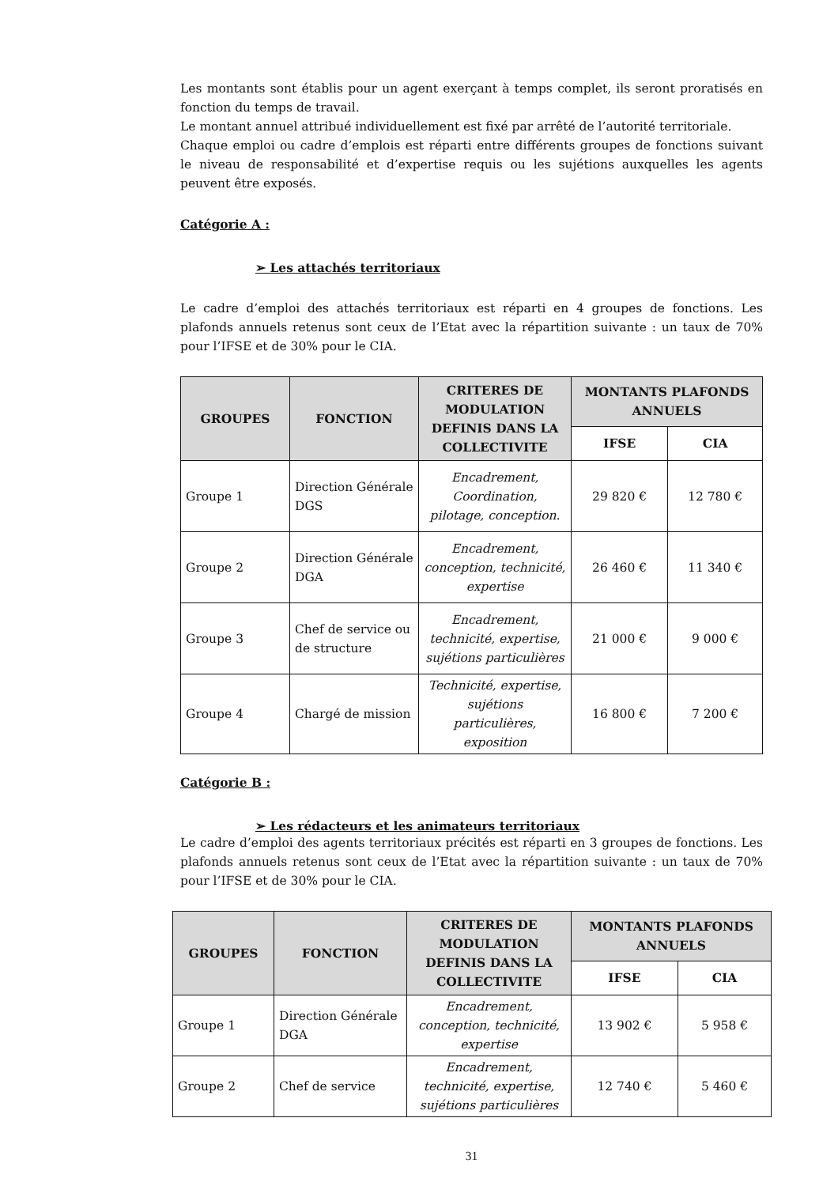Les montants sont établis pour un agent exerçant à temps complet, ils seront proratisés en fonction du temps de travail.
Le montant annuel attribué individuellement est fixé par arrêté de l’autorité territoriale.
Chaque emploi ou cadre d’emplois est réparti entre différents groupes de fonctions suivant le niveau de responsabilité et d’expertise requis ou les sujétions auxquelles les agents peuvent être exposés.
Catégorie A :
➢ Les attachés territoriaux
Le cadre d’emploi des attachés territoriaux est réparti en 4 groupes de fonctions. Les plafonds annuels retenus sont ceux de l’Etat avec la répartition suivante : un taux de 70% pour l’IFSE et de 30% pour le CIA.
| GROUPES | FONCTION | CRITERES DE MODULATION DEFINIS DANS LA COLLECTIVITE | MONTANTS PLAFONDS ANNUELS | |
| --- | --- | --- | --- | --- |
| | | | IFSE | CIA |
| Groupe 1 | Direction Générale DGS | Encadrement, Coordination, pilotage, conception. | 29 820 € | 12 780 € |
| Groupe 2 | Direction Générale DGA | Encadrement, conception, technicité, expertise | 26 460 € | 11 340 € |
| Groupe 3 | Chef de service ou de structure | Encadrement, technicité, expertise, sujétions particulières | 21 000 € | 9 000 € |
| Groupe 4 | Chargé de mission | Technicité, expertise, sujétions particulières, exposition | 16 800 € | 7 200 € |
Catégorie B :
➢ Les rédacteurs et les animateurs territoriaux
Le cadre d’emploi des agents territoriaux précités est réparti en 3 groupes de fonctions. Les plafonds annuels retenus sont ceux de l’Etat avec la répartition suivante : un taux de 70% pour l’IFSE et de 30% pour le CIA.
| GROUPES | FONCTION | CRITERES DE MODULATION DEFINIS DANS LA COLLECTIVITE | MONTANTS PLAFONDS ANNUELS | |
| --- | --- | --- | --- | --- |
| | | | IFSE | CIA |
| Groupe 1 | Direction Générale DGA | Encadrement, conception, technicité, expertise | 13 902 € | 5 958 € |
| Groupe 2 | Chef de service | Encadrement, technicité, expertise, sujétions particulières | 12 740 € | 5 460 € |
31